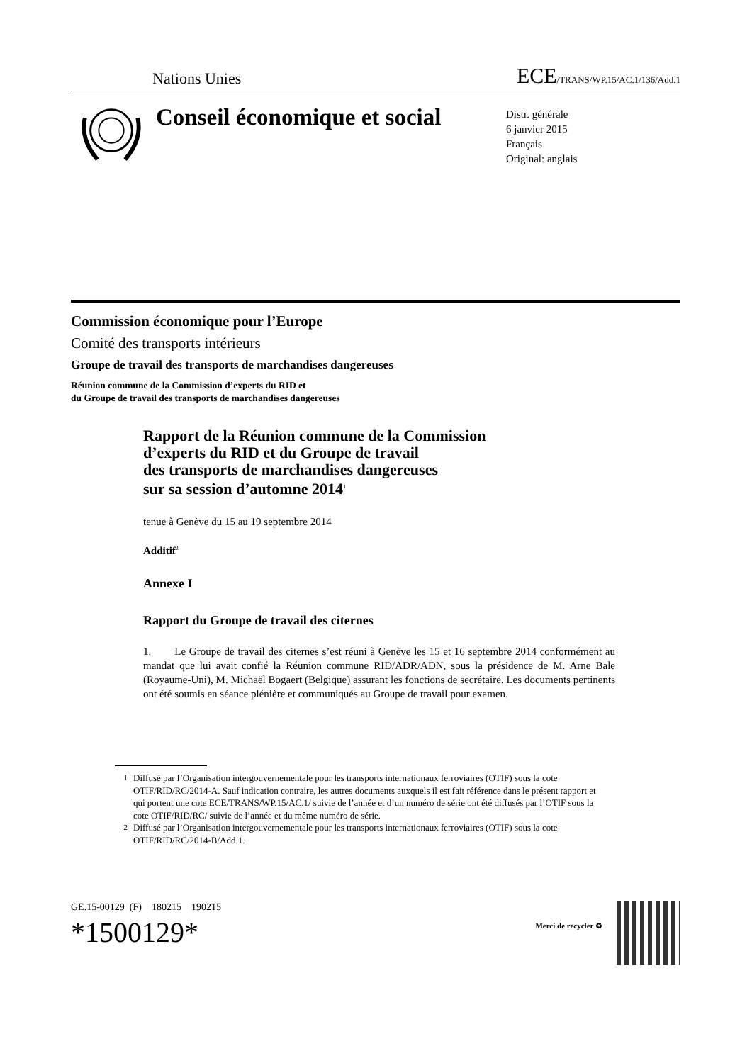Nations Unies ECE/TRANS/WP.15/AC.1/136/Add.1
Conseil économique et social
Distr. générale
6 janvier 2015
Français
Original: anglais
Commission économique pour l’Europe
Comité des transports intérieurs
Groupe de travail des transports de marchandises dangereuses
Réunion commune de la Commission d’experts du RID et
du Groupe de travail des transports de marchandises dangereuses
Rapport de la Réunion commune de la Commission
d’experts du RID et du Groupe de travail
des transports de marchandises dangereuses
sur sa session d’automne 2014<sup>1</sup>
tenue à Genève du 15 au 19 septembre 2014
Additif<sup>2</sup>
Annexe I
Rapport du Groupe de travail des citernes
1. Le Groupe de travail des citernes s’est réuni à Genève les 15 et 16 septembre 2014 conformément au mandat que lui avait confié la Réunion commune RID/ADR/ADN, sous la présidence de M. Arne Bale (Royaume-Uni), M. Michaël Bogaert (Belgique) assurant les fonctions de secrétaire. Les documents pertinents ont été soumis en séance plénière et communiqués au Groupe de travail pour examen.
<sup>1</sup> Diffusé par l’Organisation intergouvernementale pour les transports internationaux ferroviaires (OTIF) sous la cote OTIF/RID/RC/2014-A. Sauf indication contraire, les autres documents auxquels il est fait référence dans le présent rapport et qui portent une cote ECE/TRANS/WP.15/AC.1/ suivie de l’année et d’un numéro de série ont été diffusés par l’OTIF sous la cote OTIF/RID/RC/ suivie de l’année et du même numéro de série.
<sup>2</sup> Diffusé par l’Organisation intergouvernementale pour les transports internationaux ferroviaires (OTIF) sous la cote OTIF/RID/RC/2014-B/Add.1.
GE.15-00129 (F) 180215 190215
*1500129*
Merci de recycler ♻